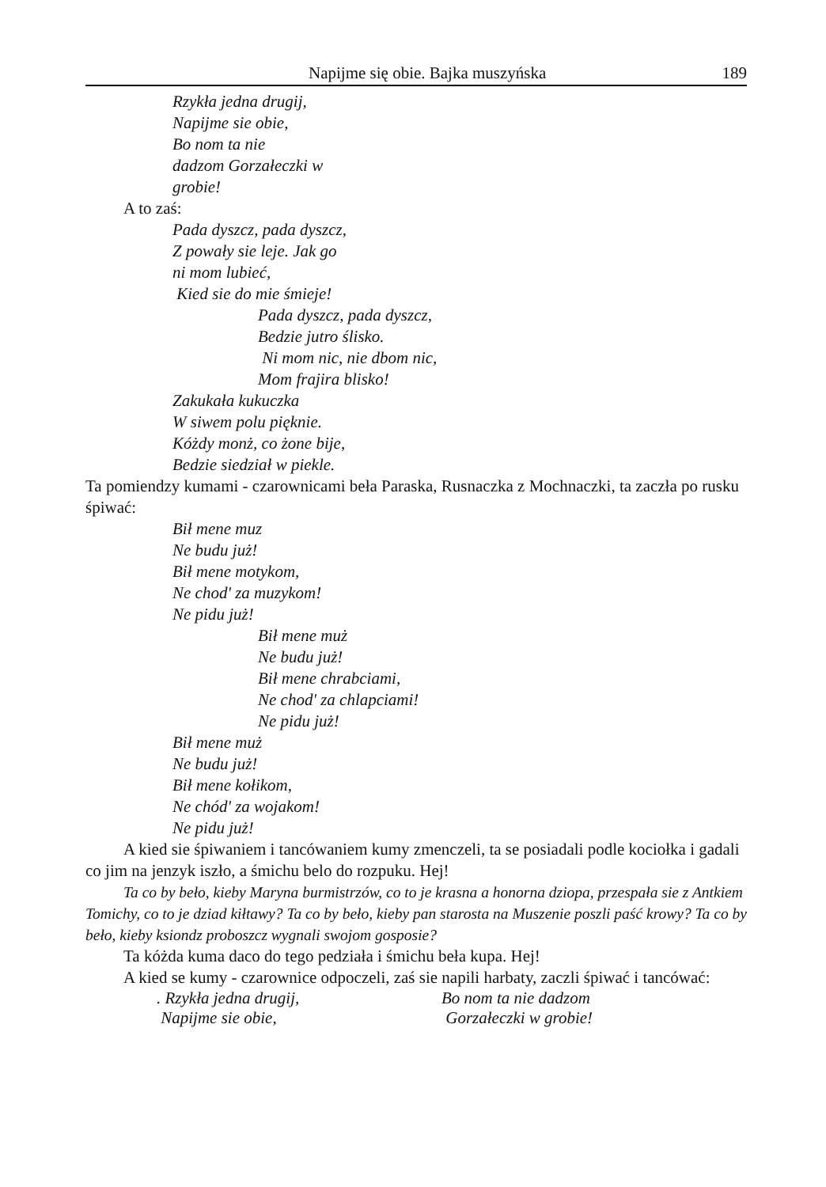Napijme się obie. Bajka muszyńska 189
Rzykła jedna drugij,
Napijme sie obie,
Bo nom ta nie
dadzom Gorzałeczki w
grobie!
A to zaś:
Pada dyszcz, pada dyszcz,
Z powały sie leje. Jak go
ni mom lubieć,
Kied sie do mie śmieje!
Pada dyszcz, pada dyszcz,
Bedzie jutro ślisko.
Ni mom nic, nie dbom nic,
Mom frajira blisko!
Zakukała kukuczka
W siwem polu pięknie.
Kóżdy monż, co żone bije,
Bedzie siedział w piekle.
Ta pomiendzy kumami - czarownicami beła Paraska, Rusnaczka z Mochnaczki, ta zaczła po rusku śpiwać:
Bił mene muz
Ne budu już!
Bił mene motykom,
Ne chod' za muzykom!
Ne pidu już!
Bił mene muż
Ne budu już!
Bił mene chrabciami,
Ne chod' za chlapciami!
Ne pidu już!
Bił mene muż
Ne budu już!
Bił mene kołikom,
Ne chód' za wojakom!
Ne pidu już!
A kied sie śpiwaniem i tancówaniem kumy zmenczeli, ta se posiadali podle kociołka i gadali co jim na jenzyk iszło, a śmichu belo do rozpuku. Hej!
Ta co by beło, kieby Maryna burmistrzów, co to je krasna a honorna dziopa, przespała sie z Antkiem Tomichy, co to je dziad kiłtawy? Ta co by beło, kieby pan starosta na Muszenie poszli paść krowy? Ta co by beło, kieby ksiondz proboszcz wygnali swojom gosposie?
Ta kóżda kuma daco do tego pedziała i śmichu beła kupa. Hej!
A kied se kumy - czarownice odpoczeli, zaś sie napili harbaty, zaczli śpiwać i tancówać:
. Rzykła jedna drugij,
Napijme sie obie,
Bo nom ta nie dadzom
Gorzałeczki w grobie!